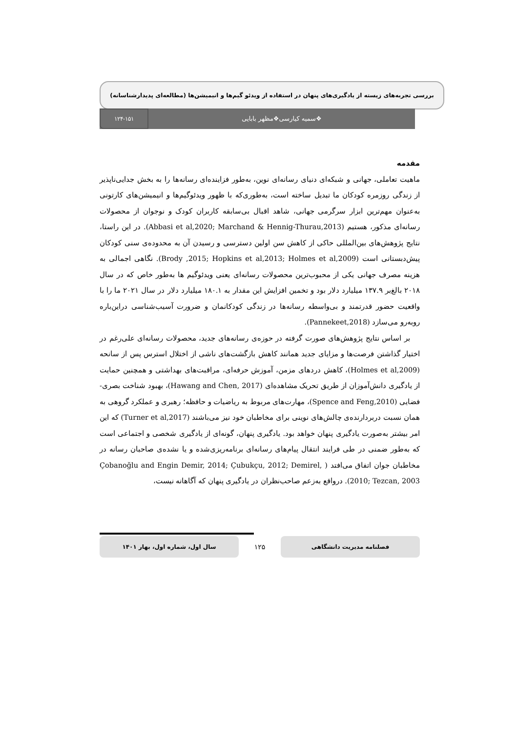بررسی تجربه‌های زیسته از یادگیری‌های پنهان در استفاده از ویدئو گیم‌ها و انیمیشن‌ها (مطالعه‌ای پدیدارشناسانه)
❖سمیه کیارسی❖مظهر بابایی
۱۲۴-۱۵۱
مقدمه
ماهیت تعاملی، جهانی و شبکه‌ای دنیای رسانه‌ای نوین، به‌طور فزاینده‌ای رسانه‌ها را به بخش جدایی‌ناپذیر از زندگی روزمره کودکان ما تبدیل ساخته است، به‌طوری‌که با ظهور ویدئوگیم‌ها و انیمیشن‌های کارتونی به‌عنوان مهم‌ترین ابزار سرگرمی جهانی، شاهد اقبال بی‌سابقه کاربران کودک و نوجوان از محصولات رسانه‌ای مذکور، هستیم (Abbasi et al,2020; Marchand & Hennig-Thurau,2013). در این راستا، نتایج پژوهش‌های بین‌المللی حاکی از کاهش سن اولین دسترسی و رسیدن آن به محدوده‌ی سنی کودکان پیش‌دبستانی است (Brody ,2015; Hopkins et al,2013; Holmes et al,2009). نگاهی اجمالی به هزینه مصرف جهانی یکی از محبوب‌ترین محصولات رسانه‌ای یعنی ویدئوگیم ها به‌طور خاص که در سال ۲۰۱۸ بالغ‌بر ۱۳۷.۹ میلیارد دلار بود و تخمین افزایش این مقدار به ۱۸۰.۱ میلیارد دلار در سال ۲۰۲۱ ما را با واقعیت حضور قدرتمند و بی‌واسطه رسانه‌ها در زندگی کودکانمان و ضرورت آسیب‌شناسی دراین‌باره روبه‌رو می‌سازد (Pannekeet,2018).
بر اساس نتایج پژوهش‌های صورت گرفته در حوزه‌ی رسانه‌های جدید، محصولات رسانه‌ای علی‌رغم در اختیار گذاشتن فرصت‌ها و مزایای جدید همانند کاهش بازگشت‌های ناشی از اختلال استرس پس از سانحه (Holmes et al,2009)، کاهش دردهای مزمن، آموزش حرفه‌ای، مراقبت‌های بهداشتی و همچنین حمایت از یادگیری دانش‌آموزان از طریق تحریک مشاهده‌ای (Hawang and Chen, 2017)، بهبود شناخت بصری-فضایی (Spence and Feng,2010)، مهارت‌های مربوط به ریاضیات و حافظه؛ رهبری و عملکرد گروهی به همان نسبت دربردارنده‌ی چالش‌های نوینی برای مخاطبان خود نیز می‌باشند (Turner et al,2017) که این امر بیشتر به‌صورت یادگیری پنهان خواهد بود. یادگیری پنهان، گونه‌ای از یادگیری شخصی و اجتماعی است که به‌طور ضمنی در طی فرایند انتقال پیام‌های رسانه‌ای برنامه‌ریزی‌شده و یا نشده‌ی صاحبان رسانه در مخاطبان جوان اتفاق می‌افتد ( Çobanoğlu and Engin Demir, 2014; Çubukçu, 2012; Demirel, 2010; Tezcan, 2003). درواقع به‌زعم صاحب‌نظران در یادگیری پنهان که آگاهانه نیست،
فصلنامه مدیریت دانشگاهی
۱۲۵
سال اول، شماره اول، بهار ۱۴۰۱